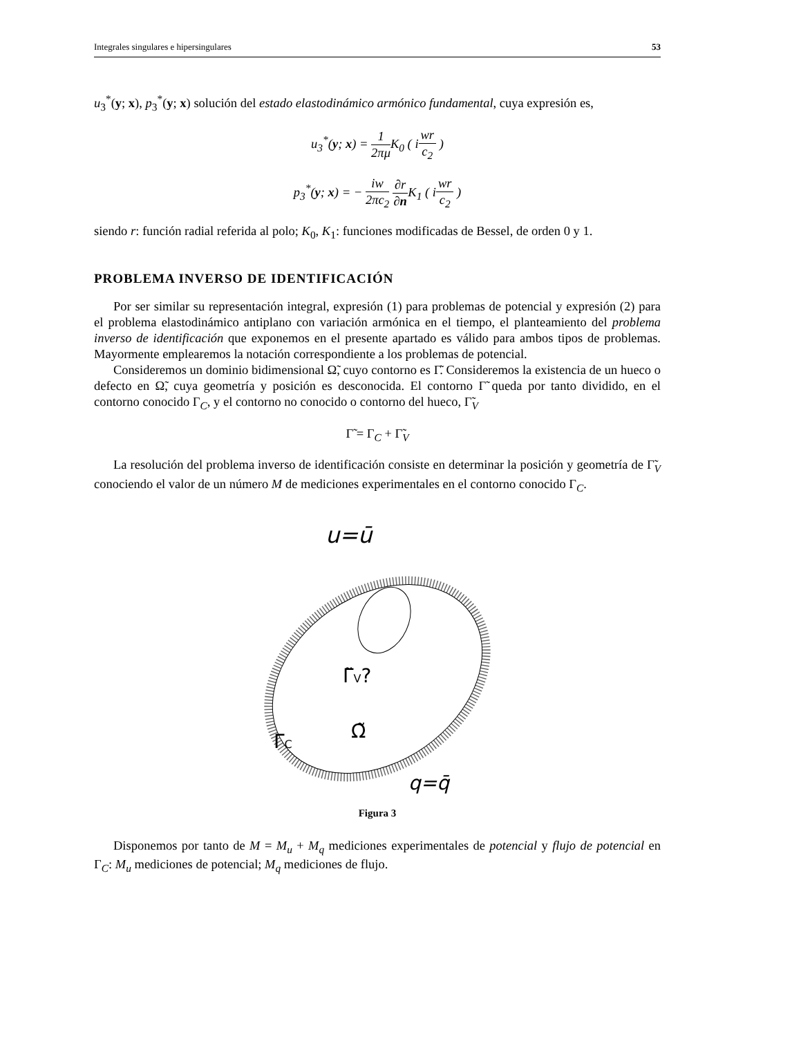Integrales singulares e hipersingulares 53
u<sub>3</sub><sup>*</sup>(y; x), p<sub>3</sub><sup>*</sup>(y; x) solución del estado elastodinámico armónico fundamental, cuya expresión es,
u<sub>3</sub><sup>*</sup>(y; x) = 1 2πμ K<sub>0</sub> ( iwr c<sub>2</sub> )
p<sub>3</sub><sup>*</sup>(y; x) = − iw 2πc<sub>2</sub> ∂r ∂n K<sub>1</sub> ( iwr c<sub>2</sub> )
siendo r: función radial referida al polo; K<sub>0</sub>, K<sub>1</sub>: funciones modificadas de Bessel, de orden 0 y 1.
PROBLEMA INVERSO DE IDENTIFICACIÓN
Por ser similar su representación integral, expresión (1) para problemas de potencial y expresión (2) para el problema elastodinámico antiplano con variación armónica en el tiempo, el planteamiento del problema inverso de identificación que exponemos en el presente apartado es válido para ambos tipos de problemas. Mayormente emplearemos la notación correspondiente a los problemas de potencial.
Consideremos un dominio bidimensional Ω̃, cuyo contorno es Γ̃. Consideremos la existencia de un hueco o defecto en Ω̃, cuya geometría y posición es desconocida. El contorno Γ̃ queda por tanto dividido, en el contorno conocido Γ<sub>C</sub>, y el contorno no conocido o contorno del hueco, Γ̃<sub>V</sub>
Γ̃ = Γ<sub>C</sub> + Γ̃<sub>V</sub>
La resolución del problema inverso de identificación consiste en determinar la posición y geometría de Γ̃<sub>V</sub> conociendo el valor de un número M de mediciones experimentales en el contorno conocido Γ<sub>C</sub>.
u=ū
Γ̃V?
Ω̃
ΓC
q=q̄
Figura 3
Disponemos por tanto de M = M<sub>u</sub> + M<sub>q</sub> mediciones experimentales de potencial y flujo de potencial en Γ<sub>C</sub>: M<sub>u</sub> mediciones de potencial; M<sub>q</sub> mediciones de flujo.